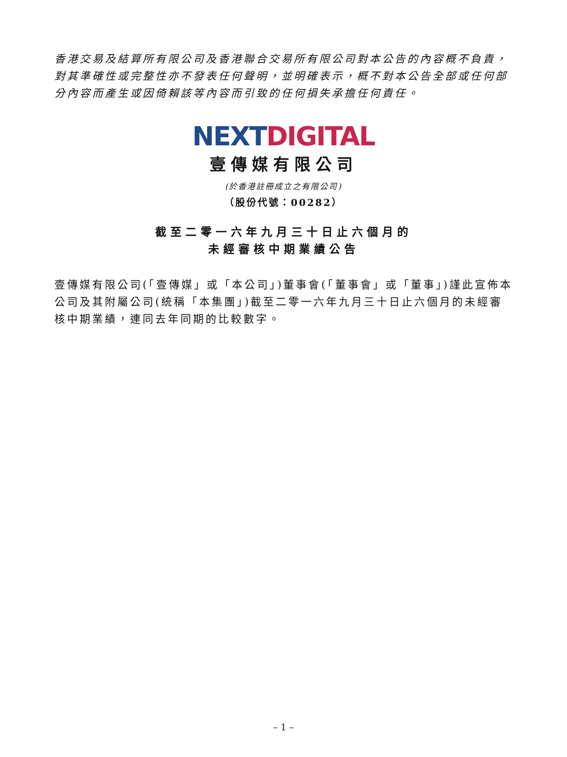香港交易及結算所有限公司及香港聯合交易所有限公司對本公告的內容概不負責，對其準確性或完整性亦不發表任何聲明，並明確表示，概不對本公告全部或任何部分內容而產生或因倚賴該等內容而引致的任何損失承擔任何責任。
NEXT DIGITAL
壹傳媒有限公司
(於香港註冊成立之有限公司)
（股份代號：00282）
截至二零一六年九月三十日止六個月的
未經審核中期業績公告
壹傳媒有限公司(「壹傳媒」或「本公司」)董事會(「董事會」或「董事」)謹此宣佈本公司及其附屬公司(統稱「本集團」)截至二零一六年九月三十日止六個月的未經審核中期業績，連同去年同期的比較數字。
– 1 –